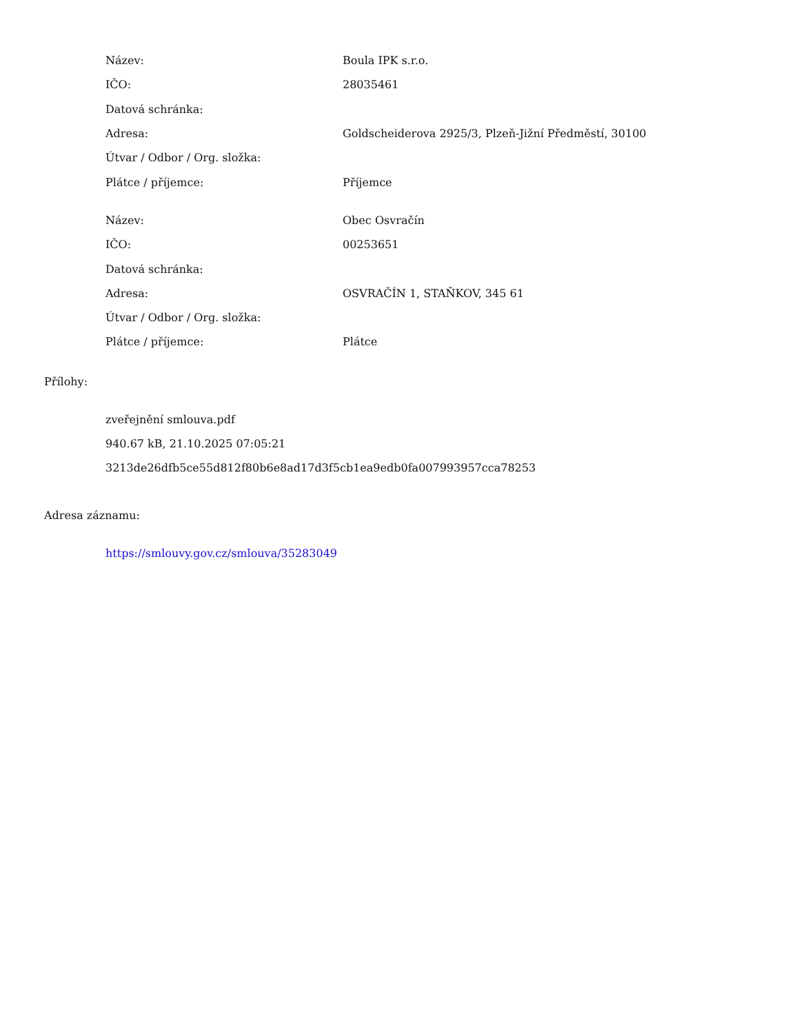| Název: | Boula IPK s.r.o. |
| IČO: | 28035461 |
| Datová schránka: | |
| Adresa: | Goldscheiderova 2925/3, Plzeň-Jižní Předměstí, 30100 |
| Útvar / Odbor / Org. složka: | |
| Plátce / příjemce: | Příjemce |
| Název: | Obec Osvračín |
| IČO: | 00253651 |
| Datová schránka: | |
| Adresa: | OSVRAČÍN 1, STAŇKOV, 345 61 |
| Útvar / Odbor / Org. složka: | |
| Plátce / příjemce: | Plátce |
Přílohy:
zveřejnění smlouva.pdf
940.67 kB, 21.10.2025 07:05:21
3213de26dfb5ce55d812f80b6e8ad17d3f5cb1ea9edb0fa007993957cca78253
Adresa záznamu:
https://smlouvy.gov.cz/smlouva/35283049